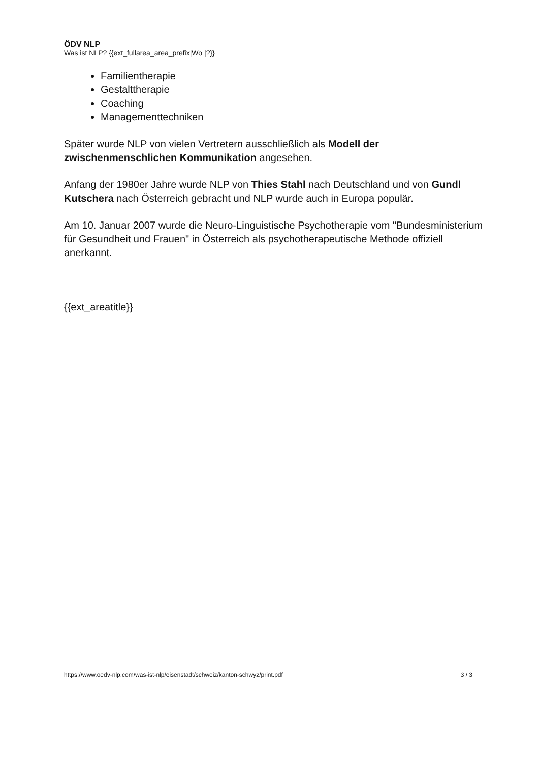ÖDV NLP
Was ist NLP? {{ext_fullarea_area_prefix|Wo |?}}
Familientherapie
Gestalttherapie
Coaching
Managementtechniken
Später wurde NLP von vielen Vertretern ausschließlich als Modell der zwischenmenschlichen Kommunikation angesehen.
Anfang der 1980er Jahre wurde NLP von Thies Stahl nach Deutschland und von Gundl Kutschera nach Österreich gebracht und NLP wurde auch in Europa populär.
Am 10. Januar 2007 wurde die Neuro-Linguistische Psychotherapie vom "Bundesministerium für Gesundheit und Frauen" in Österreich als psychotherapeutische Methode offiziell anerkannt.
{{ext_areatitle}}
https://www.oedv-nlp.com/was-ist-nlp/eisenstadt/schweiz/kanton-schwyz/print.pdf 3 / 3